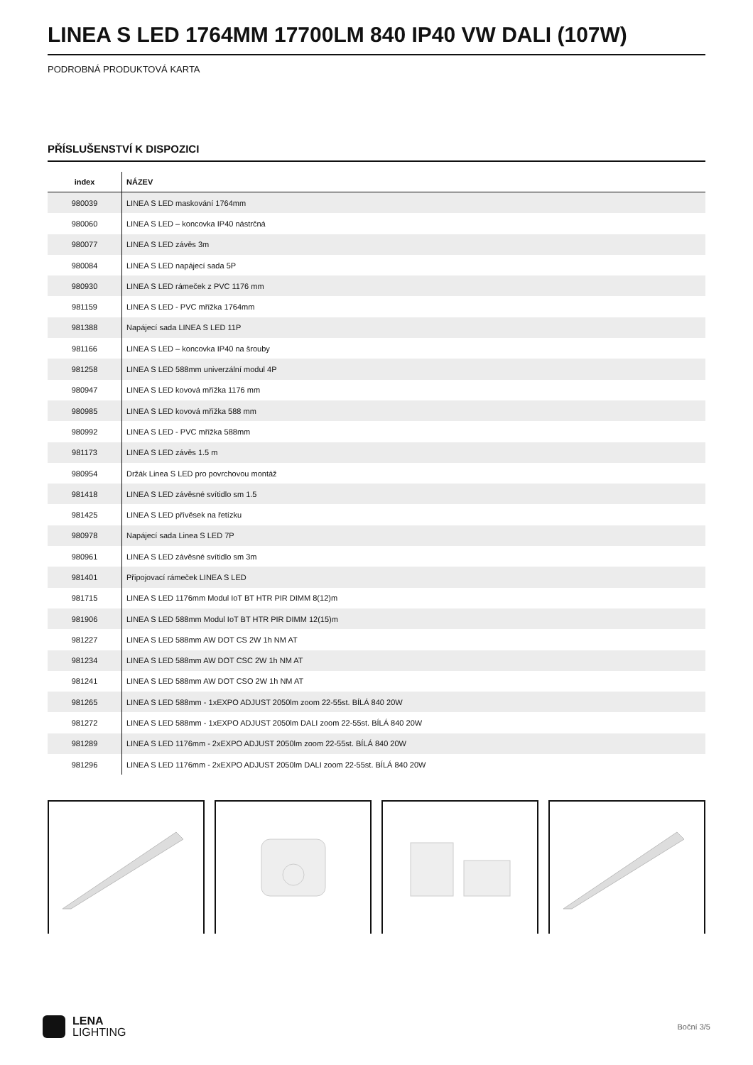LINEA S LED 1764MM 17700LM 840 IP40 VW DALI (107W)
PODROBNÁ PRODUKTOVÁ KARTA
PŘÍSLUŠENSTVÍ K DISPOZICI
| index | NÁZEV |
| --- | --- |
| 980039 | LINEA S LED maskování 1764mm |
| 980060 | LINEA S LED – koncovka IP40 nástrčná |
| 980077 | LINEA S LED závěs 3m |
| 980084 | LINEA S LED napájecí sada 5P |
| 980930 | LINEA S LED rámeček z PVC 1176 mm |
| 981159 | LINEA S LED - PVC mřížka 1764mm |
| 981388 | Napájecí sada LINEA S LED 11P |
| 981166 | LINEA S LED – koncovka IP40 na šrouby |
| 981258 | LINEA S LED 588mm univerzální modul 4P |
| 980947 | LINEA S LED kovová mřížka 1176 mm |
| 980985 | LINEA S LED kovová mřížka 588 mm |
| 980992 | LINEA S LED - PVC mřížka 588mm |
| 981173 | LINEA S LED závěs 1.5 m |
| 980954 | Držák Linea S LED pro povrchovou montáž |
| 981418 | LINEA S LED závěsné svítidlo sm 1.5 |
| 981425 | LINEA S LED přívěsek na řetízku |
| 980978 | Napájecí sada Linea S LED 7P |
| 980961 | LINEA S LED závěsné svítidlo sm 3m |
| 981401 | Připojovací rámeček LINEA S LED |
| 981715 | LINEA S LED 1176mm Modul IoT BT HTR PIR DIMM 8(12)m |
| 981906 | LINEA S LED 588mm Modul IoT BT HTR PIR DIMM 12(15)m |
| 981227 | LINEA S LED 588mm AW DOT CS 2W 1h NM AT |
| 981234 | LINEA S LED 588mm AW DOT CSC 2W 1h NM AT |
| 981241 | LINEA S LED 588mm AW DOT CSO 2W 1h NM AT |
| 981265 | LINEA S LED 588mm - 1xEXPO ADJUST 2050lm zoom 22-55st. BÍLÁ 840 20W |
| 981272 | LINEA S LED 588mm - 1xEXPO ADJUST 2050lm DALI zoom 22-55st. BÍLÁ 840 20W |
| 981289 | LINEA S LED 1176mm - 2xEXPO ADJUST 2050lm zoom 22-55st. BÍLÁ 840 20W |
| 981296 | LINEA S LED 1176mm - 2xEXPO ADJUST 2050lm DALI zoom 22-55st. BÍLÁ 840 20W |
LENA
LIGHTING
Boční 3/5